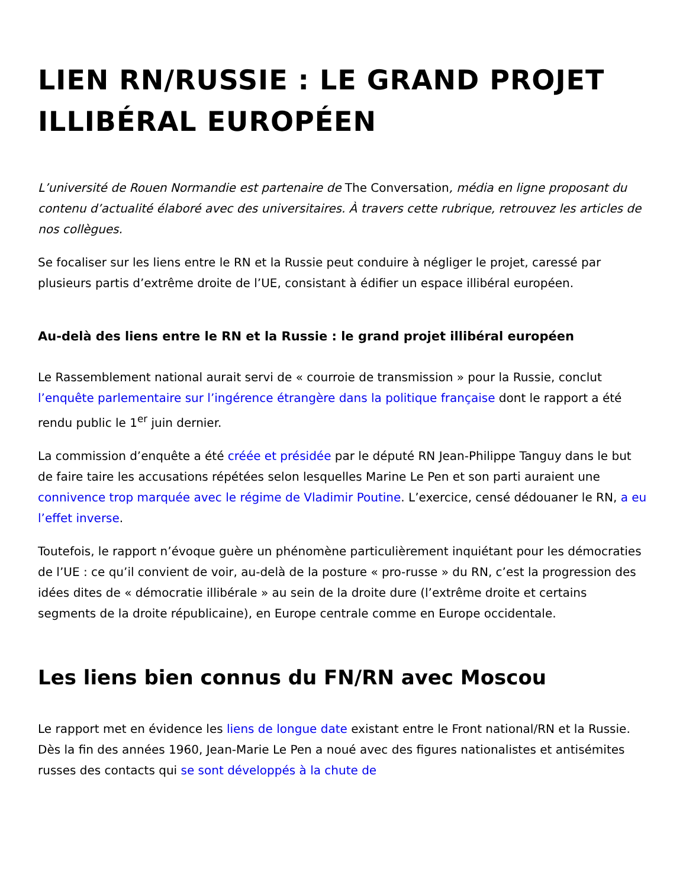LIEN RN/RUSSIE : LE GRAND PROJET ILLIBÉRAL EUROPÉEN
L’université de Rouen Normandie est partenaire de The Conversation, média en ligne proposant du contenu d’actualité élaboré avec des universitaires. À travers cette rubrique, retrouvez les articles de nos collègues.
Se focaliser sur les liens entre le RN et la Russie peut conduire à négliger le projet, caressé par plusieurs partis d’extrême droite de l’UE, consistant à édifier un espace illibéral européen.
Au-delà des liens entre le RN et la Russie : le grand projet illibéral européen
Le Rassemblement national aurait servi de « courroie de transmission » pour la Russie, conclut l’enquête parlementaire sur l’ingérence étrangère dans la politique française dont le rapport a été rendu public le 1<sup>er</sup> juin dernier.
La commission d’enquête a été créée et présidée par le député RN Jean-Philippe Tanguy dans le but de faire taire les accusations répétées selon lesquelles Marine Le Pen et son parti auraient une connivence trop marquée avec le régime de Vladimir Poutine. L’exercice, censé dédouaner le RN, a eu l’effet inverse.
Toutefois, le rapport n’évoque guère un phénomène particulièrement inquiétant pour les démocraties de l’UE : ce qu’il convient de voir, au-delà de la posture « pro-russe » du RN, c’est la progression des idées dites de « démocratie illibérale » au sein de la droite dure (l’extrême droite et certains segments de la droite républicaine), en Europe centrale comme en Europe occidentale.
Les liens bien connus du FN/RN avec Moscou
Le rapport met en évidence les liens de longue date existant entre le Front national/RN et la Russie. Dès la fin des années 1960, Jean-Marie Le Pen a noué avec des figures nationalistes et antisémites russes des contacts qui se sont développés à la chute de